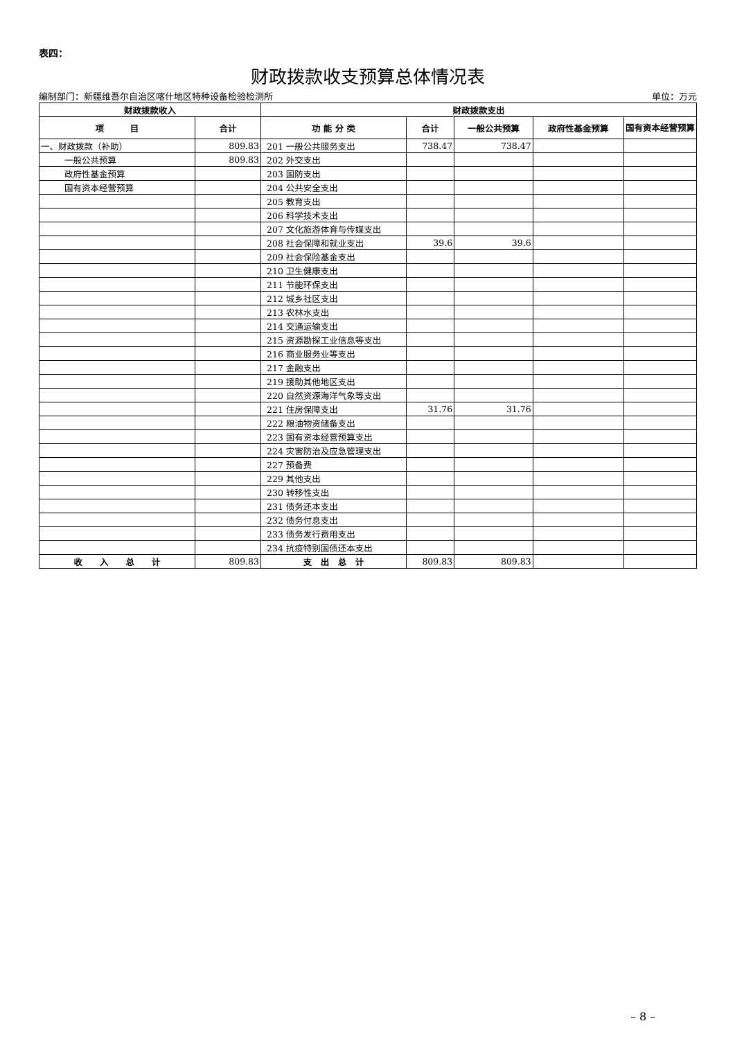表四：
财政拨款收支预算总体情况表
编制部门：新疆维吾尔自治区喀什地区特种设备检验检测所 单位：万元
| 财政拨款收入 | | 财政拨款支出 | | | | |
| --- | --- | --- | --- | --- | --- | --- |
| 项 目 | 合计 | 功 能 分 类 | 合计 | 一般公共预算 | 政府性基金预算 | 国有资本经营预算 |
| 一、财政拨款（补助） | 809.83 | 201 一般公共服务支出 | 738.47 | 738.47 | | |
| 一般公共预算 | 809.83 | 202 外交支出 | | | | |
| 政府性基金预算 | | 203 国防支出 | | | | |
| 国有资本经营预算 | | 204 公共安全支出 | | | | |
| | | 205 教育支出 | | | | |
| | | 206 科学技术支出 | | | | |
| | | 207 文化旅游体育与传媒支出 | | | | |
| | | 208 社会保障和就业支出 | 39.6 | 39.6 | | |
| | | 209 社会保险基金支出 | | | | |
| | | 210 卫生健康支出 | | | | |
| | | 211 节能环保支出 | | | | |
| | | 212 城乡社区支出 | | | | |
| | | 213 农林水支出 | | | | |
| | | 214 交通运输支出 | | | | |
| | | 215 资源勘探工业信息等支出 | | | | |
| | | 216 商业服务业等支出 | | | | |
| | | 217 金融支出 | | | | |
| | | 219 援助其他地区支出 | | | | |
| | | 220 自然资源海洋气象等支出 | | | | |
| | | 221 住房保障支出 | 31.76 | 31.76 | | |
| | | 222 粮油物资储备支出 | | | | |
| | | 223 国有资本经营预算支出 | | | | |
| | | 224 灾害防治及应急管理支出 | | | | |
| | | 227 预备费 | | | | |
| | | 229 其他支出 | | | | |
| | | 230 转移性支出 | | | | |
| | | 231 债务还本支出 | | | | |
| | | 232 债务付息支出 | | | | |
| | | 233 债务发行费用支出 | | | | |
| | | 234 抗疫特别国债还本支出 | | | | |
| 收 入 总 计 | 809.83 | 支 出 总 计 | 809.83 | 809.83 | | |
– 8 –